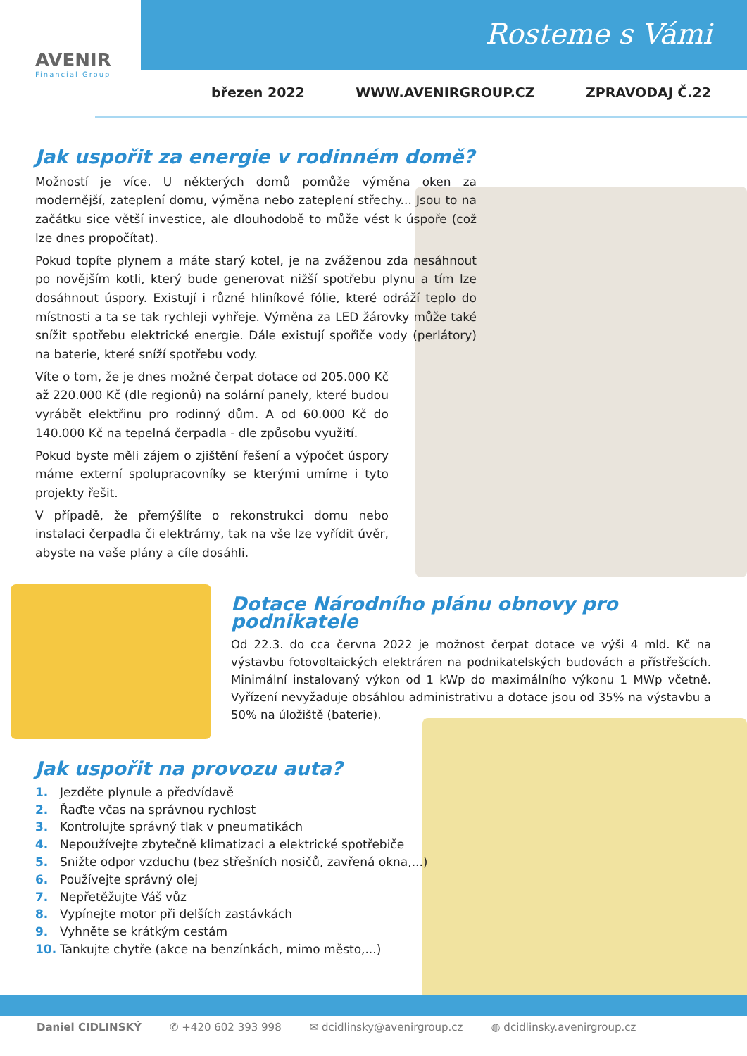AVENIR
Financial Group
Rosteme s Vámi
březen 2022 WWW.AVENIRGROUP.CZ ZPRAVODAJ Č.22
Jak uspořit za energie v rodinném domě?
Možností je více. U některých domů pomůže výměna oken za modernější, zateplení domu, výměna nebo zateplení střechy... Jsou to na začátku sice větší investice, ale dlouhodobě to může vést k úspoře (což lze dnes propočítat).
Pokud topíte plynem a máte starý kotel, je na zváženou zda nesáhnout po novějším kotli, který bude generovat nižší spotřebu plynu a tím lze dosáhnout úspory. Existují i různé hliníkové fólie, které odráží teplo do místnosti a ta se tak rychleji vyhřeje. Výměna za LED žárovky může také snížit spotřebu elektrické energie. Dále existují spořiče vody (perlátory) na baterie, které sníží spotřebu vody.
Víte o tom, že je dnes možné čerpat dotace od 205.000 Kč až 220.000 Kč (dle regionů) na solární panely, které budou vyrábět elektřinu pro rodinný dům. A od 60.000 Kč do 140.000 Kč na tepelná čerpadla - dle způsobu využití.
Pokud byste měli zájem o zjištění řešení a výpočet úspory máme externí spolupracovníky se kterými umíme i tyto projekty řešit.
V případě, že přemýšlíte o rekonstrukci domu nebo instalaci čerpadla či elektrárny, tak na vše lze vyřídit úvěr, abyste na vaše plány a cíle dosáhli.
Dotace Národního plánu obnovy pro podnikatele
Od 22.3. do cca června 2022 je možnost čerpat dotace ve výši 4 mld. Kč na výstavbu fotovoltaických elektráren na podnikatelských budovách a přístřešcích. Minimální instalovaný výkon od 1 kWp do maximálního výkonu 1 MWp včetně. Vyřízení nevyžaduje obsáhlou administrativu a dotace jsou od 35% na výstavbu a 50% na úložiště (baterie).
Jak uspořit na provozu auta?
1. Jezděte plynule a předvídavě
2. Řaďte včas na správnou rychlost
3. Kontrolujte správný tlak v pneumatikách
4. Nepoužívejte zbytečně klimatizaci a elektrické spotřebiče
5. Snižte odpor vzduchu (bez střešních nosičů, zavřená okna,...)
6. Používejte správný olej
7. Nepřetěžujte Váš vůz
8. Vypínejte motor při delších zastávkách
9. Vyhněte se krátkým cestám
10. Tankujte chytře (akce na benzínkách, mimo město,...)
Daniel CIDLINSKÝ ✆ +420 602 393 998 ✉ dcidlinsky@avenirgroup.cz ◍ dcidlinsky.avenirgroup.cz